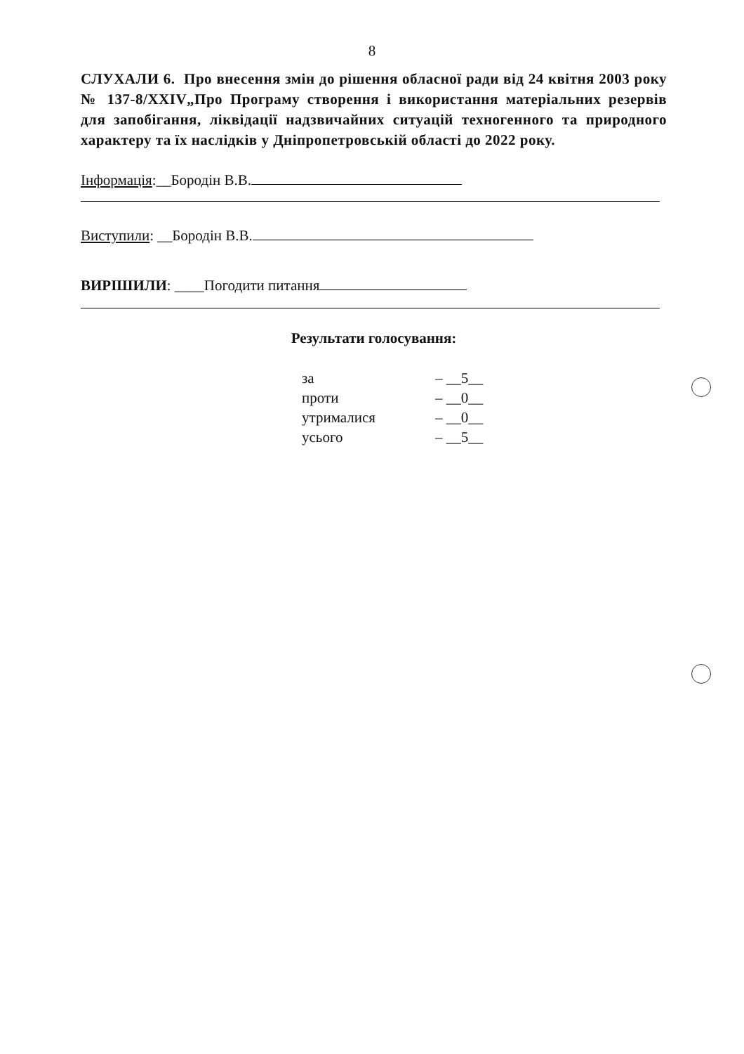8
СЛУХАЛИ 6. Про внесення змін до рішення обласної ради від 24 квітня 2003 року № 137-8/ХХІV„Про Програму створення і використання матеріальних резервів для запобігання, ліквідації надзвичайних ситуацій техногенного та природного характеру та їх наслідків у Дніпропетровській області до 2022 року.
Інформація:__Бородін В.В.
Виступили: __Бородін В.В.
ВИРІШИЛИ: ____Погодити питання
Результати голосування:
| за | – __5__ |
| проти | – __0__ |
| утрималися | – __0__ |
| усього | – __5__ |